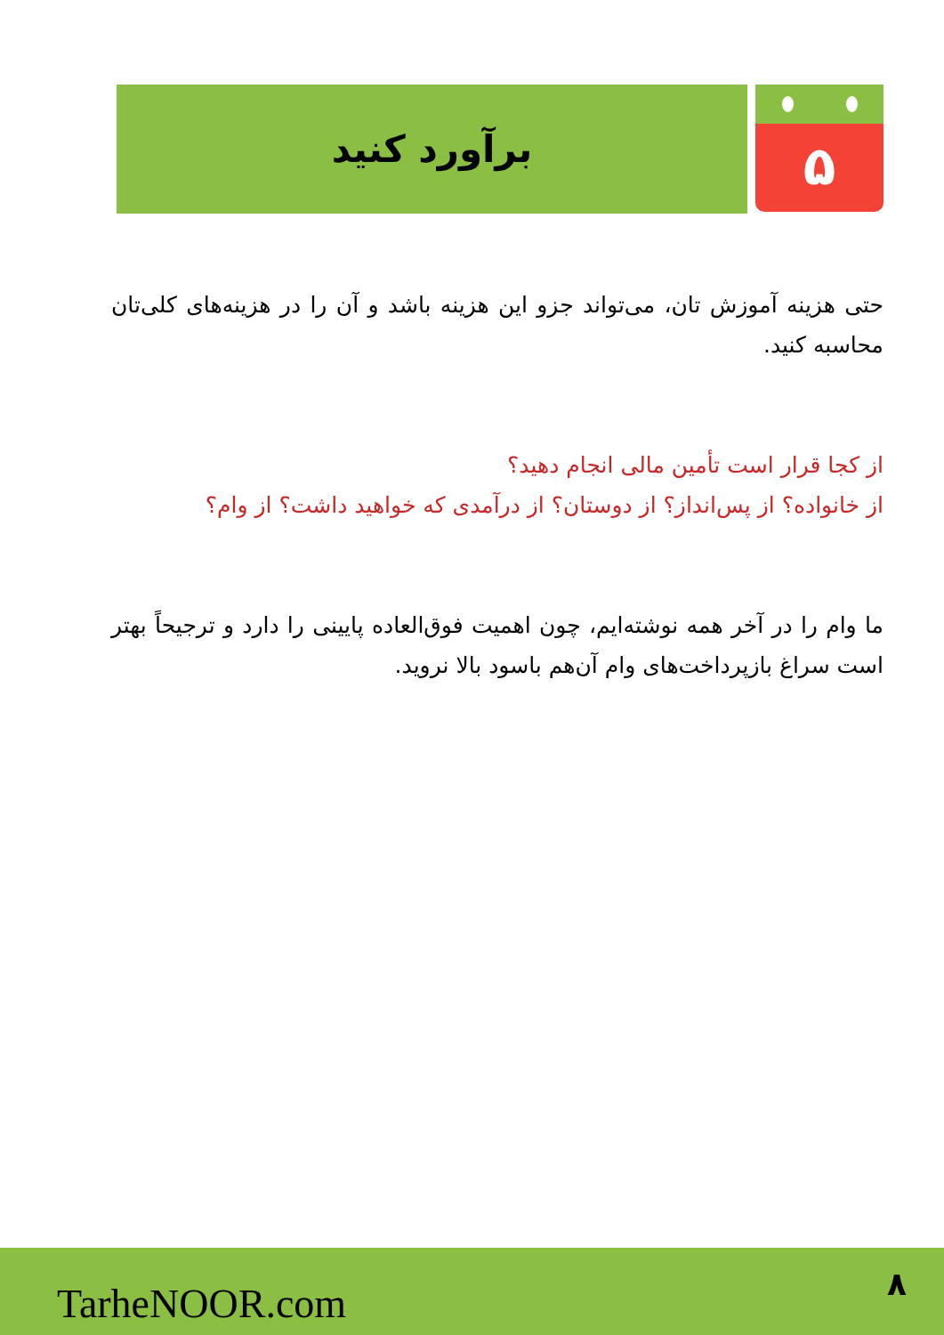۵
برآورد کنید
حتی هزینه آموزش تان، می‌تواند جزو این هزینه باشد و آن را در هزینه‌های کلی‌تان محاسبه کنید.
از کجا قرار است تأمین مالی انجام دهید؟
از خانواده؟ از پس‌انداز؟ از دوستان؟ از درآمدی که خواهید داشت؟ از وام؟
ما وام را در آخر همه نوشته‌ایم، چون اهمیت فوق‌العاده پایینی را دارد و ترجیحاً بهتر است سراغ بازپرداخت‌های وام آن‌هم باسود بالا نروید.
TarheNOOR.com ۸